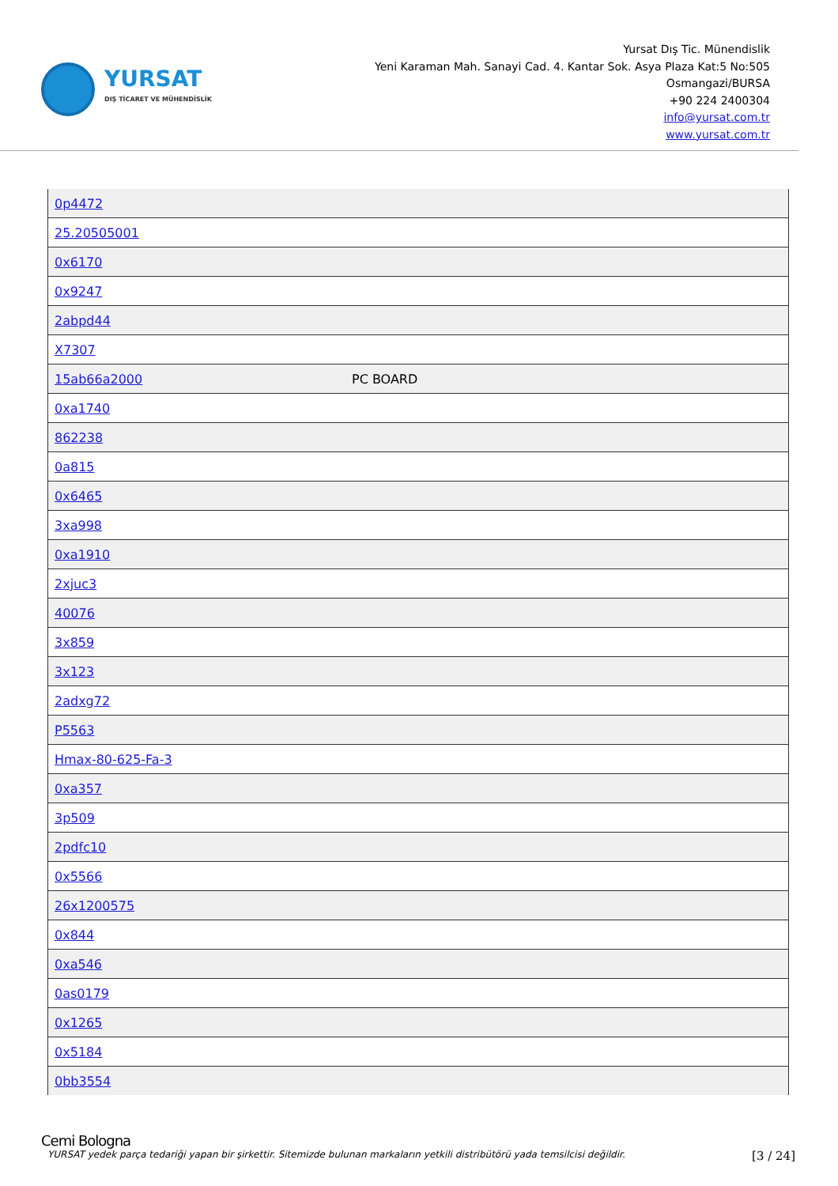YURSAT
DIŞ TİCARET VE MÜHENDİSLİK
Yursat Dış Tic. Münendislik
Yeni Karaman Mah. Sanayi Cad. 4. Kantar Sok. Asya Plaza Kat:5 No:505
Osmangazi/BURSA
+90 224 2400304
info@yursat.com.tr
www.yursat.com.tr
| 0p4472 | |
| 25.20505001 | |
| 0x6170 | |
| 0x9247 | |
| 2abpd44 | |
| X7307 | |
| 15ab66a2000 | PC BOARD |
| 0xa1740 | |
| 862238 | |
| 0a815 | |
| 0x6465 | |
| 3xa998 | |
| 0xa1910 | |
| 2xjuc3 | |
| 40076 | |
| 3x859 | |
| 3x123 | |
| 2adxg72 | |
| P5563 | |
| Hmax-80-625-Fa-3 | |
| 0xa357 | |
| 3p509 | |
| 2pdfc10 | |
| 0x5566 | |
| 26x1200575 | |
| 0x844 | |
| 0xa546 | |
| 0as0179 | |
| 0x1265 | |
| 0x5184 | |
| 0bb3554 | |
Cemi Bologna
YURSAT yedek parça tedariği yapan bir şirkettir. Sitemizde bulunan markaların yetkili distribütörü yada temsilcisi değildir. [3 / 24]